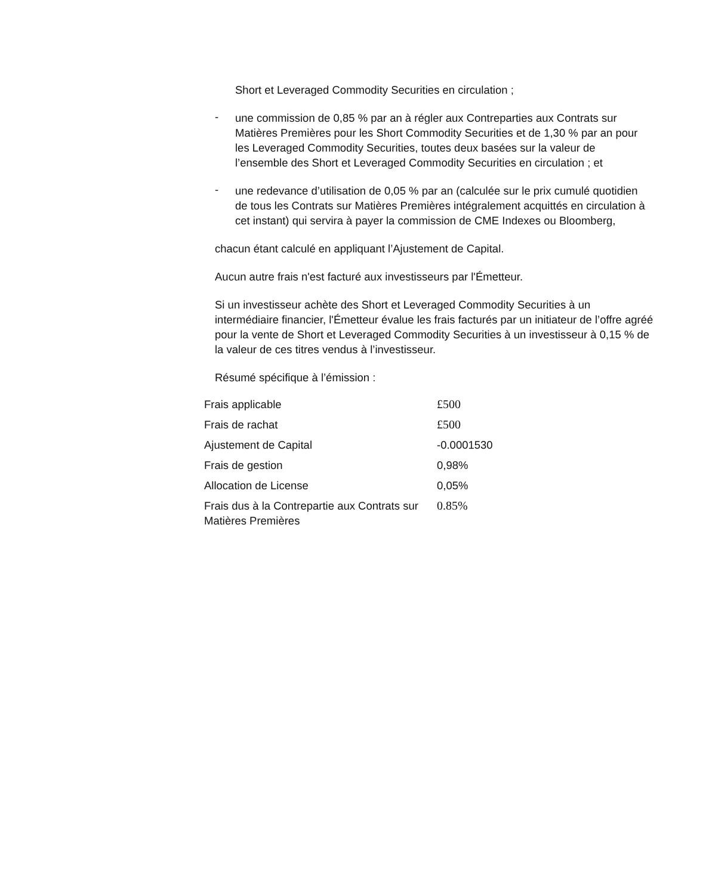Short et Leveraged Commodity Securities en circulation ;
-
une commission de 0,85 % par an à régler aux Contreparties aux Contrats sur Matières Premières pour les Short Commodity Securities et de 1,30 % par an pour les Leveraged Commodity Securities, toutes deux basées sur la valeur de l’ensemble des Short et Leveraged Commodity Securities en circulation ; et
-
une redevance d’utilisation de 0,05 % par an (calculée sur le prix cumulé quotidien de tous les Contrats sur Matières Premières intégralement acquittés en circulation à cet instant) qui servira à payer la commission de CME Indexes ou Bloomberg,
chacun étant calculé en appliquant l’Ajustement de Capital.
Aucun autre frais n'est facturé aux investisseurs par l'Émetteur.
Si un investisseur achète des Short et Leveraged Commodity Securities à un intermédiaire financier, l'Émetteur évalue les frais facturés par un initiateur de l’offre agréé pour la vente de Short et Leveraged Commodity Securities à un investisseur à 0,15 % de la valeur de ces titres vendus à l’investisseur.
Résumé spécifique à l’émission :
| Frais applicable | £500 |
| Frais de rachat | £500 |
| Ajustement de Capital | -0.0001530 |
| Frais de gestion | 0,98% |
| Allocation de License | 0,05% |
| Frais dus à la Contrepartie aux Contrats sur Matières Premières | 0.85% |